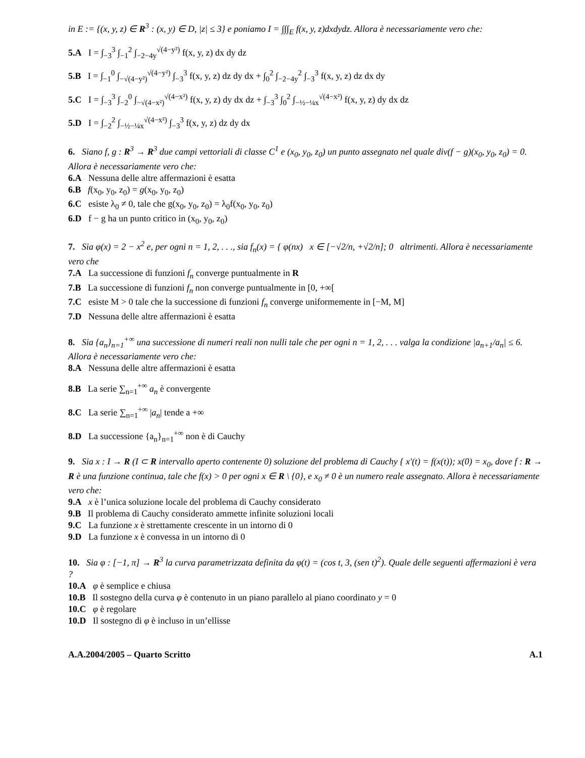in E := {(x, y, z) ∈ R<sup>3</sup> : (x, y) ∈ D, |z| ≤ 3} e poniamo I = ∫∫∫<sub>E</sub> f(x, y, z)dxdydz. Allora è necessariamente vero che:
5.A I = ∫<sub>−3</sub><sup>3</sup> ∫<sub>−1</sub><sup>2</sup> ∫<sub>−2−4y</sub><sup>√(4−y²)</sup> f(x, y, z) dx dy dz
5.B I = ∫<sub>−1</sub><sup>0</sup> ∫<sub>−√(4−y²)</sub><sup>√(4−y²)</sup> ∫<sub>−3</sub><sup>3</sup> f(x, y, z) dz dy dx + ∫<sub>0</sub><sup>2</sup> ∫<sub>−2−4y</sub><sup>2</sup> ∫<sub>−3</sub><sup>3</sup> f(x, y, z) dz dx dy
5.C I = ∫<sub>−3</sub><sup>3</sup> ∫<sub>−2</sub><sup>0</sup> ∫<sub>−√(4−x²)</sub><sup>√(4−x²)</sup> f(x, y, z) dy dx dz + ∫<sub>−3</sub><sup>3</sup> ∫<sub>0</sub><sup>2</sup> ∫<sub>−½−¼x</sub><sup>√(4−x²)</sup> f(x, y, z) dy dx dz
5.D I = ∫<sub>−2</sub><sup>2</sup> ∫<sub>−½−¼x</sub><sup>√(4−x²)</sup> ∫<sub>−3</sub><sup>3</sup> f(x, y, z) dz dy dx
6. Siano f, g : R<sup>3</sup> → R<sup>3</sup> due campi vettoriali di classe C<sup>1</sup> e (x<sub>0</sub>, y<sub>0</sub>, z<sub>0</sub>) un punto assegnato nel quale div(f − g)(x<sub>0</sub>, y<sub>0</sub>, z<sub>0</sub>) = 0. Allora è necessariamente vero che:
6.A Nessuna delle altre affermazioni è esatta
6.B f(x<sub>0</sub>, y<sub>0</sub>, z<sub>0</sub>) = g(x<sub>0</sub>, y<sub>0</sub>, z<sub>0</sub>)
6.C esiste λ<sub>0</sub> ≠ 0, tale che g(x<sub>0</sub>, y<sub>0</sub>, z<sub>0</sub>) = λ<sub>0</sub>f(x<sub>0</sub>, y<sub>0</sub>, z<sub>0</sub>)
6.D f − g ha un punto critico in (x<sub>0</sub>, y<sub>0</sub>, z<sub>0</sub>)
7. Sia φ(x) = 2 − x<sup>2</sup> e, per ogni n = 1, 2, . . ., sia f<sub>n</sub>(x) = { φ(nx) x ∈ [−√2/n, +√2/n]; 0 altrimenti. Allora è necessariamente vero che
7.A La successione di funzioni f<sub>n</sub> converge puntualmente in R
7.B La successione di funzioni f<sub>n</sub> non converge puntualmente in [0, +∞[
7.C esiste M > 0 tale che la successione di funzioni f<sub>n</sub> converge uniformemente in [−M, M]
7.D Nessuna delle altre affermazioni è esatta
8. Sia {a<sub>n</sub>}<sub>n=1</sub><sup>+∞</sup> una successione di numeri reali non nulli tale che per ogni n = 1, 2, . . . valga la condizione |a<sub>n+1</sub>/a<sub>n</sub>| ≤ 6. Allora è necessariamente vero che:
8.A Nessuna delle altre affermazioni è esatta
8.B La serie ∑<sub>n=1</sub><sup>+∞</sup> a<sub>n</sub> è convergente
8.C La serie ∑<sub>n=1</sub><sup>+∞</sup> |a<sub>n</sub>| tende a +∞
8.D La successione {a<sub>n</sub>}<sub>n=1</sub><sup>+∞</sup> non è di Cauchy
9. Sia x : I → R (I ⊂ R intervallo aperto contenente 0) soluzione del problema di Cauchy { x′(t) = f(x(t)); x(0) = x<sub>0</sub>, dove f : R → R è una funzione continua, tale che f(x) > 0 per ogni x ∈ R \ {0}, e x<sub>0</sub> ≠ 0 è un numero reale assegnato. Allora è necessariamente vero che:
9.A x è l’unica soluzione locale del problema di Cauchy considerato
9.B Il problema di Cauchy considerato ammette infinite soluzioni locali
9.C La funzione x è strettamente crescente in un intorno di 0
9.D La funzione x è convessa in un intorno di 0
10. Sia φ : [−1, π] → R<sup>3</sup> la curva parametrizzata definita da φ(t) = (cos t, 3, (sen t)<sup>2</sup>). Quale delle seguenti affermazioni è vera ?
10.A φ è semplice e chiusa
10.B Il sostegno della curva φ è contenuto in un piano parallelo al piano coordinato y = 0
10.C φ è regolare
10.D Il sostegno di φ è incluso in un’ellisse
A.A.2004/2005 – Quarto Scritto A.1